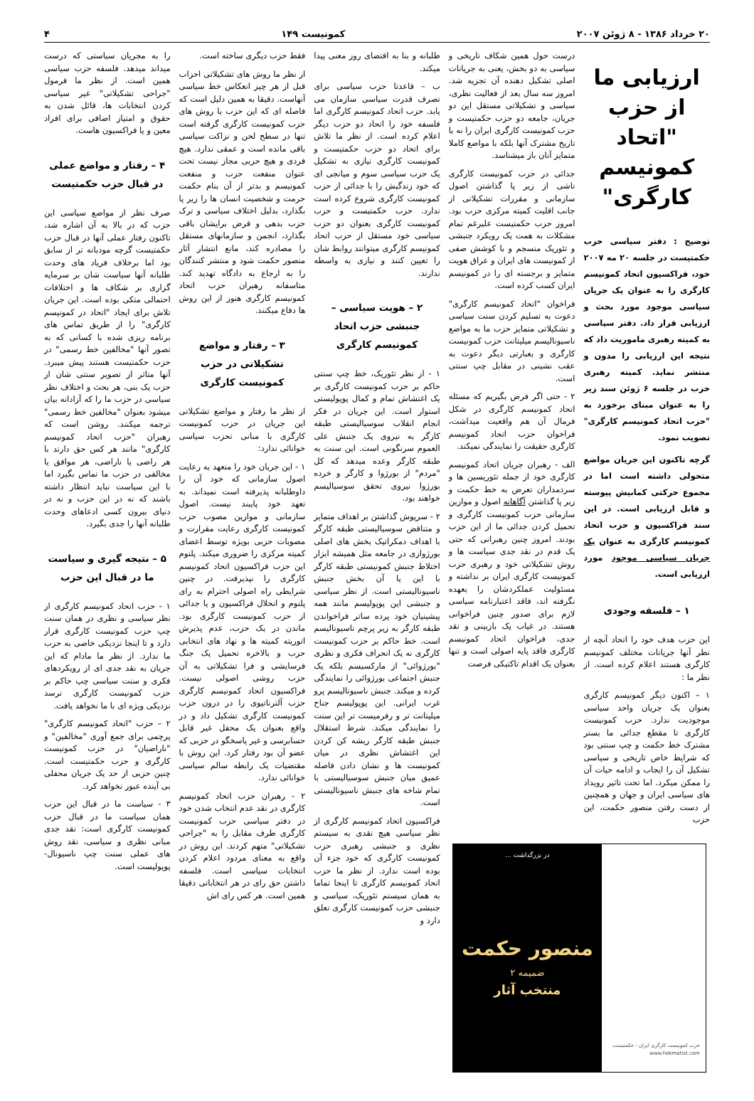۲۰ خرداد ۱۳۸۶ - ۸ ژوئن ۲۰۰۷ کمونیست ۱۴۹ ۴
ارزیابی ما از حزب "اتحاد کمونیسم کارگری"
توضیح : دفتر سیاسی حزب حکمتیست در جلسه ۲۰ مه ۲۰۰۷ خود، فراکسیون اتحاد کمونیسم کارگری را به عنوان یک جریان سیاسی موجود مورد بحث و ارزیابی قرار داد. دفتر سیاسی به کمیته رهبری ماموریت داد که نتیجه این ارزیابی را مدون و منتشر نماید. کمیته رهبری حزب در جلسه ۶ ژوئن سند زیر را به عنوان مبنای برخورد به "حزب اتحاد کمونیسم کارگری" تصویب نمود.
گرچه تاکنون این جریان مواضع متحولی داشته است اما در مجموع حرکتی کمابیش پیوسته و قابل ارزیابی است. در این سند فراکسیون و حزب اتحاد کمونیسم کارگری به عنوان یک جریان سیاسی موجود مورد ارزیابی است.
۱ – فلسفه وجودی
این حزب هدف خود را اتحاد آنچه از نظر آنها جریانات مختلف کمونیسم کارگری هستند اعلام کرده است. از نظر ما :
۱ – اکنون دیگر کمونیسم کارگری بعنوان یک جریان واحد سیاسی موجودیت ندارد. حزب کمونیست کارگری تا مقطع جدائی ما بستر مشترک خط حکمت و چپ سنتی بود که شرایط خاص تاریخی و سیاسی تشکیل آن را ایجاب و ادامه حیات آن را ممکن میکرد. اما تحت تاثیر رویداد های سیاسی ایران و جهان و همچنین از دست رفتن منصور حکمت، این حزب
درست حول همین شکاف تاریخی و سیاسی به دو بخش، یعنی به جریانات اصلی تشکیل دهنده آن تجزیه شد. امروز سه سال بعد از فعالیت نظری، سیاسی و تشکیلاتی مستقل این دو جریان، جامعه دو حزب حکمتیست و حزب کمونیست کارگری ایران را نه با تاریخ مشترک آنها بلکه با مواضع کاملا متمایز آنان باز میشناسد.
جدائی در حزب کمونیست کارگری ناشی از زیر پا گذاشتن اصول سازمانی و مقررات تشکیلاتی از جانب اقلیت کمیته مرکزی حزب بود. امروز حزب حکمتیست علیرغم تمام مشکلات به همت یک رویکرد جنبشی و تئوریک منسجم و با کوشش صفی از کمونیست های ایران و عراق هویت متمایز و برجسته ای را در کمونیسم ایران کسب کرده است.
فراخوان "اتحاد کمونیسم کارگری" دعوت به تسلیم کردن سنت سیاسی و تشکیلاتی متمایز حزب ما به مواضع ناسیونالیسم میلیتانت حزب کمونیست کارگری و بعبارتی دیگر دعوت به عقب نشینی در مقابل چپ سنتی است.
۲ - حتی اگر فرض بگیریم که مسئله اتحاد کمونیسم کارگری در شکل فرمال آن هم واقعیت میداشت، فراخوان حزب اتحاد کمونیسم کارگری حقیقت را نمایندگی نمیکند.
الف - رهبران جریان اتحاد کمونیسم کارگری خود از جمله تئوریسین ها و سردمداران تعرض به خط حکمت و زیر پا گذاشتن آگاهانه اصول و موازین سازمانی حزب کمونیست کارگری و تحمیل کردن جدائی ما از این حزب بودند. امروز چنین رهبرانی که حتی یک قدم در نقد جدی سیاست ها و روش تشکیلاتی خود و رهبری حزب کمونیست کارگری ایران بر نداشته و مسئولیت عملکردشان را بعهده نگرفته اند، فاقد اعتبارنامه سیاسی لازم برای صدور چنین فراخوانی هستند. در غیاب یک بازبینی و نقد جدی، فراخوان اتحاد کمونیسم کارگری فاقد پایه اصولی است و تنها بعنوان یک اقدام تاکتیکی فرصت
حزب کمونیست کارگری ایران - حکمتیست
www.hekmatist.com
در بزرگداشت ...
منصور حکمت
ضمیمه ۲
منتخب آثار
طلبانه و بنا به اقتضای روز معنی پیدا میکند.
ب – قاعدتا حزب سیاسی برای تصرف قدرت سیاسی سازمان می یابد. حزب اتحاد کمونیسم کارگری اما فلسفه خود را اتحاد دو حزب دیگر اعلام کرده است. از نظر ما تلاش برای اتحاد دو حزب حکمتیست و کمونیست کارگری نیازی به تشکیل یک حزب سیاسی سوم و میانجی ای که خود زندگیش را با جدائی از حزب کمونیست کارگری شروع کرده است ندارد. حزب حکمتیست و حزب کمونیست کارگری بعنوان دو حزب سیاسی خود مستقل از حزب اتحاد کمونیسم کارگری میتوانند روابط شان را تعیین کنند و نیازی به واسطه ندارند.
۲ – هویت سیاسی – جنبشی حزب اتحاد کمونیسم کارگری
۱ - از نظر تئوریک، خط چپ سنتی حاکم بر حزب کمونیست کارگری بر یک اغتشاش تمام و کمال پوپولیستی استوار است. این جریان در فکر انجام انقلاب سوسیالیستی طبقه کارگر به نیروی یک جنبش علی العموم سرنگونی است. این سنت به طبقه کارگر وعده میدهد که کل "مردم" از بورژوا و کارگر و خرده بورژوا نیروی تحقق سوسیالیسم خواهند بود.
۲ - سرپوش گذاشتن بر اهداف متمایز و متناقض سوسیالیستی طبقه کارگر با اهداف دمکراتیک بخش های اصلی بورژوازی در جامعه مثل همیشه ابزار اختلاط جنبش کمونیستی طبقه کارگر با این یا آن بخش جنبش ناسیونالیستی است. از نظر سیاسی و جنبشی این پوپولیسم مانند همه پیشینیان خود پرده ساتر فراخواندن طبقه کارگر به زیر پرچم ناسیونالیسم است. خط حاکم بر حزب کمونیست کارگری نه یک انحراف فکری و نظری "بورژوائی" از مارکسیسم بلکه یک جنبش اجتماعی بورژوائی را نمایندگی کرده و میکند. جنبش ناسیونالیسم پرو غرب ایرانی. این پوپولیسم جناح میلیتانت تر و رفرمیست تر این سنت را نمایندگی میکند. شرط استقلال جنبش طبقه کارگر ریشه کن کردن این اغتشاش نظری در میان کمونیست ها و نشان دادن فاصله عمیق میان جنبش سوسیالیستی با تمام شاخه های جنبش ناسیونالیستی است.
فراکسیون اتحاد کمونیسم کارگری از نظر سیاسی هیچ نقدی به سیستم نظری و جنبشی رهبری حزب کمونیست کارگری که خود جزء آن بوده است ندارد. از نظر ما حزب اتحاد کمونیسم کارگری تا اینجا تماما به همان سیستم تئوریک، سیاسی و جنبشی حزب کمونیست کارگری تعلق دارد و
فقط حزب دیگری ساخته است.
از نظر ما روش های تشکیلاتی احزاب قبل از هر چیز انعکاس خط سیاسی آنهاست. دقیقا به همین دلیل است که فاصله ای که این حزب با روش های حزب کمونیست کارگری گرفته است تنها در سطح لحن و نزاکت سیاسی باقی مانده است و عمقی ندارد. هیچ فردی و هیچ حزبی مجاز نیست تحت عنوان منفعت حزب و منفعت کمونیسم و بدتر از آن بنام حکمت حرمت و شخصیت انسان ها را زیر پا بگذارد، بدلیل اختلاف سیاسی و ترک حزب بدهی و قرض برایشان باقی بگذارد، انجمن و سازمانهای مستقل را مصادره کند، مانع انتشار آثار منصور حکمت شود و منتشر کنندگان را به ارجاع به دادگاه تهدید کند. متاسفانه رهبران حزب اتحاد کمونیسم کارگری هنوز از این روش ها دفاع میکنند.
۳ – رفتار و مواضع تشکیلاتی در حزب کمونیست کارگری
از نظر ما رفتار و مواضع تشکیلاتی این جریان در حزب کمونیست کارگری با مبانی تحزب سیاسی خوانائی ندارد:
۱ - این جریان خود را متعهد به رعایت اصول سازمانی که خود آن را داوطلبانه پذیرفته است نمیداند. به تعهد خود پایبند نیست. اصول سازمانی و موازین مصوب حزب کمونیست کارگری رعایت مقرارت و مصوبات حزبی بویژه توسط اعضای کمیته مرکزی را ضروری میکند. پلنوم این حزب فراکسیون اتحاد کمونیسم کارگری را نپذیرفت. در چنین شرایطی راه اصولی احترام به رای پلنوم و انحلال فراکسیون و یا جدائی از حزب کمونیست کارگری بود. ماندن در یک حزب، عدم پذیرش اتوریته کمیته ها و نهاد های انتخابی حزب و بالاخره تحمیل یک جنگ فرسایشی و فرا تشکیلاتی به آن حزب روشی اصولی نیست. فراکسیون اتحاد کمونیسم کارگری حزب آلترناتیوی را در درون حزب کمونیست کارگری تشکیل داد و در واقع بعنوان یک محفل غیر قابل حسابرسی و غیر پاسخگو در حزبی که عضو آن بود رفتار کرد. این روش با مقتضیات یک رابطه سالم سیاسی خوانائی ندارد.
۲ - رهبران حزب اتحاد کمونیسم کارگری در نقد عدم انتخاب شدن خود در دفتر سیاسی حزب کمونیست کارگری طرف مقابل را به "جراحی تشکیلاتی" متهم کردند. این روش در واقع به معنای مردود اعلام کردن انتخابات سیاسی است. فلسفه داشتن حق رای در هر انتخاباتی دقیقا همین است. هر کس رای اش
را به مجریان سیاستی که درست میداند میدهد. فلسفه حزب سیاسی همین است. از نظر ما فرمول "جراحی تشکیلاتی" غیر سیاسی کردن انتخابات ها، قائل شدن به حقوق و امتیاز اضافی برای افراد معین و یا فراکسیون هاست.
۴ – رفتار و مواضع عملی در قبال حزب حکمتیست
صرف نظر از مواضع سیاسی این حزب که در بالا به آن اشاره شد، تاکنون رفتار عملی آنها در قبال حزب حکمتیست گرچه مودبانه تر از سابق بود اما برخلاف فریاد های وحدت طلبانه آنها سیاست شان بر سرمایه گزاری بر شکاف ها و اختلافات احتمالی متکی بوده است. این جریان تلاش برای ایجاد "اتحاد در کمونیسم کارگری" را از طریق تماس های برنامه ریزی شده با کسانی که به تصور آنها "مخالفین خط رسمی" در حزب حکمتیست هستند پیش میبرد. آنها متاثر از تصویر سنتی شان از حزب یک بنی، هر بحث و اختلاف نظر سیاسی در حزب ما را که آزادانه بیان میشود بعنوان "مخالفین خط رسمی" ترجمه میکنند. روشن است که رهبران "حزب اتحاد کمونیسم کارگری" مانند هر کس حق دارند با هر راضی یا ناراضی، هر موافق یا مخالفی در حزب ما تماس بگیرد اما با این سیاست نباید انتظار داشته باشند که نه در این حزب و نه در دنیای بیرون کسی ادعاهای وحدت طلبانه آنها را جدی بگیرد.
۵ – نتیجه گیری و سیاست ما در قبال این حزب
۱ - حزب اتحاد کمونیسم کارگری از نظر سیاسی و نظری در همان سنت چپ حزب کمونیست کارگری قرار دارد و تا اینجا نزدیکی خاصی به حزب ما ندارد. از نظر ما مادام که این جریان به نقد جدی ای از رویکردهای فکری و سنت سیاسی چپ حاکم بر حزب کمونیست کارگری نرسد نزدیکی ویژه ای با ما نخواهد یافت.
۲ – حزب "اتحاد کمونیسم کارگری" پرچمی برای جمع آوری "مخالفین" و "ناراضیان" در حزب کمونیست کارگری و حزب حکمتیست است. چنین حزبی از حد یک جریان محفلی بی آینده عبور نخواهد کرد.
۳ - سیاست ما در قبال این حزب همان سیاست ما در قبال حزب کمونیست کارگری است: نقد جدی مبانی نظری و سیاسی، نقد روش های عملی سنت چپ ناسیونال-پوپولیست است.